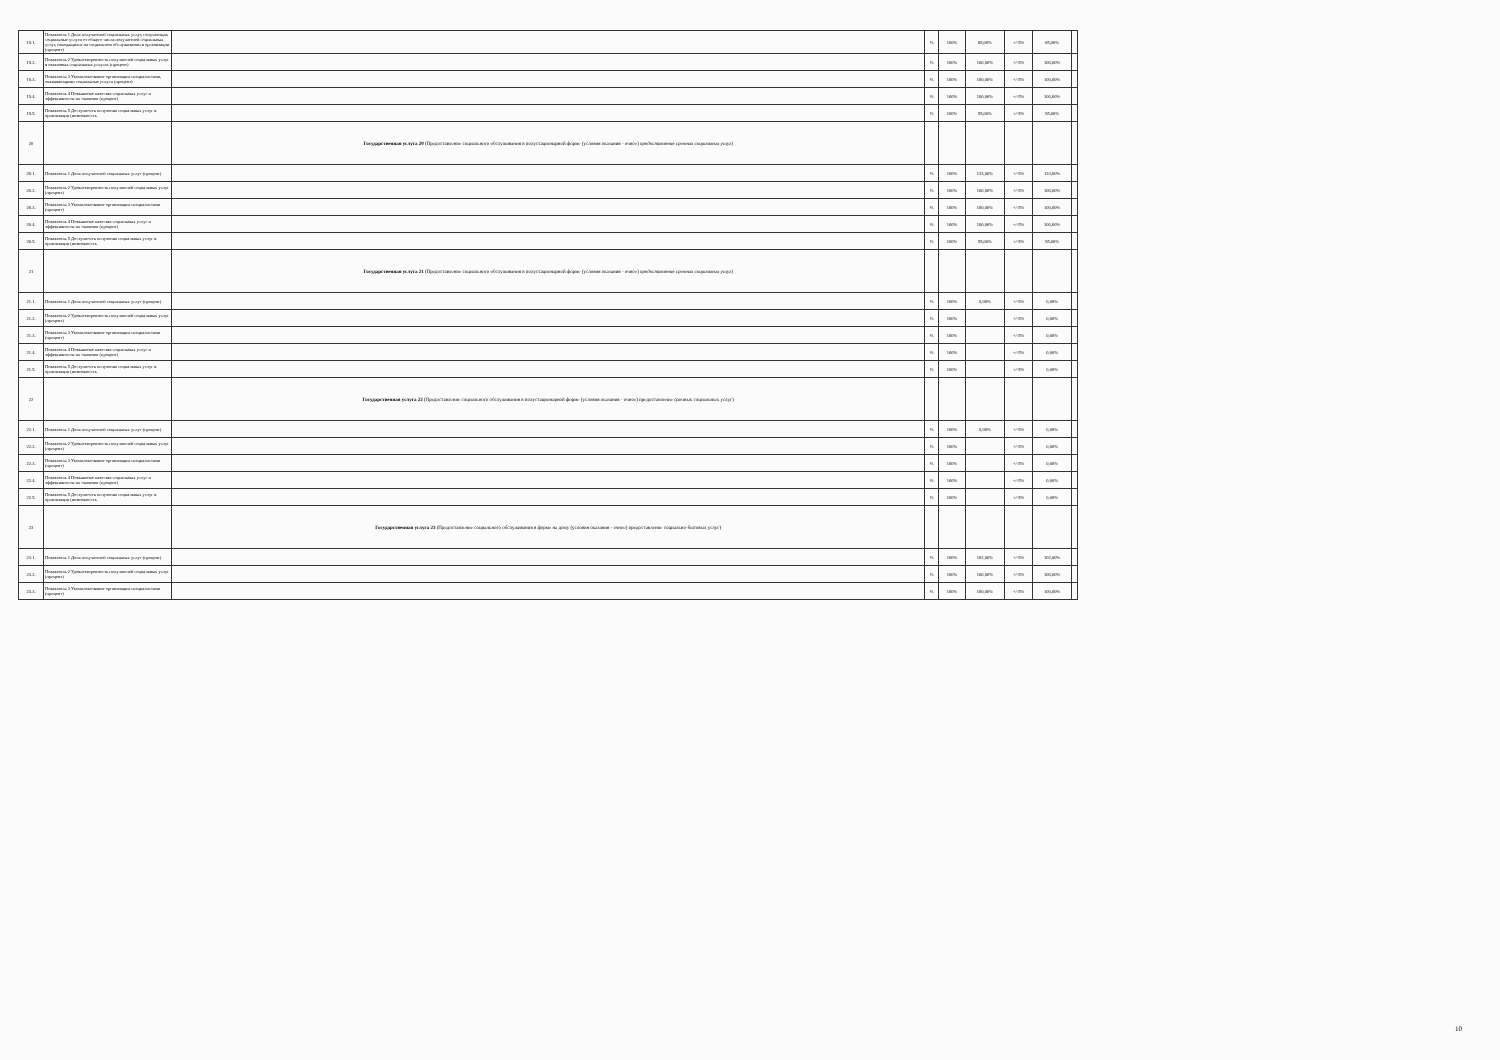| 19.1. | Показатель 1 Доля получателей социальных услуг, получающих социальные услуги от общего числа получателей социальных услуг, находящихся на социальном обслуживании в организации (процент) | | % | 100% | 85,00% | +/-5% | 85,00% | |
| 19.2. | Показатель 2 Удовлетворенность получателей социальных услуг в оказанных социальных услугах (процент) | | % | 100% | 100,00% | +/-5% | 100,00% | |
| 19.3. | Показатель 3 Укомплектование организации специалистами, оказывающими социальные услуги (процент) | | % | 100% | 100,00% | +/-5% | 100,00% | |
| 19.4. | Показатель 4 Повышение качества социальных услуг и эффективности их оказания (процент) | | % | 100% | 100,00% | +/-5% | 100,00% | |
| 19.5. | Показатель 5 Доступность получения социальных услуг в организации (возможность | | % | 100% | 95,00% | +/-5% | 95,00% | |
| 20 | | Государственная услуга 20 (Предоставление социального обслуживания в полустационарной форме (условия оказания - очное) предоставление срочных социальных услуг) | | | | | | |
| 20.1. | Показатель 1 Доля получателей социальных услуг (процент) | | % | 100% | 133,00% | +/-5% | 133,00% | |
| 20.2. | Показатель 2 Удовлетворенность получателей социальных услуг (процент) | | % | 100% | 100,00% | +/-5% | 100,00% | |
| 20.3. | Показатель 3 Укомплектование организации специалистами (процент) | | % | 100% | 100,00% | +/-5% | 100,00% | |
| 20.4. | Показатель 4 Повышение качества социальных услуг и эффективности их оказания (процент) | | % | 100% | 100,00% | +/-5% | 100,00% | |
| 20.5. | Показатель 5 Доступность получения социальных услуг в организации (возможность | | % | 100% | 95,00% | +/-5% | 95,00% | |
| 21 | | Государственная услуга 21 (Предоставление социального обслуживания в полустационарной форме (условия оказания - очное) предоставление срочных социальных услуг) | | | | | | |
| 21.1. | Показатель 1 Доля получателей социальных услуг (процент) | | % | 100% | 0,00% | +/-5% | 0,00% | |
| 21.2. | Показатель 2 Удовлетворенность получателей социальных услуг (процент) | | % | 100% | | +/-5% | 0,00% | |
| 21.3. | Показатель 3 Укомплектование организации специалистами (процент) | | % | 100% | | +/-5% | 0,00% | |
| 21.4. | Показатель 4 Повышение качества социальных услуг и эффективности их оказания (процент) | | % | 100% | | +/-5% | 0,00% | |
| 21.5. | Показатель 5 Доступность получения социальных услуг в организации (возможность | | % | 100% | | +/-5% | 0,00% | |
| 22 | | Государственная услуга 22 (Предоставление социального обслуживания в полустационарной форме (условия оказания - очное) предоставление срочных социальных услуг) | | | | | | |
| 22.1. | Показатель 1 Доля получателей социальных услуг (процент) | | % | 100% | 0,00% | +/-5% | 0,00% | |
| 22.2. | Показатель 2 Удовлетворенность получателей социальных услуг (процент) | | % | 100% | | +/-5% | 0,00% | |
| 22.3. | Показатель 3 Укомплектование организации специалистами (процент) | | % | 100% | | +/-5% | 0,00% | |
| 22.4. | Показатель 4 Повышение качества социальных услуг и эффективности их оказания (процент) | | % | 100% | | +/-5% | 0,00% | |
| 22.5. | Показатель 5 Доступность получения социальных услуг в организации (возможность | | % | 100% | | +/-5% | 0,00% | |
| 23 | | Государственная услуга 23 (Предоставление социального обслуживания в форме на дому (условия оказания - очное) предоставление социально-бытовых услуг) | | | | | | |
| 23.1. | Показатель 1 Доля получателей социальных услуг (процент) | | % | 100% | 102,00% | +/-5% | 102,00% | |
| 23.2. | Показатель 2 Удовлетворенность получателей социальных услуг (процент) | | % | 100% | 100,00% | +/-5% | 100,00% | |
| 23.3. | Показатель 3 Укомплектование организации специалистами (процент) | | % | 100% | 100,00% | +/-5% | 100,00% | |
10